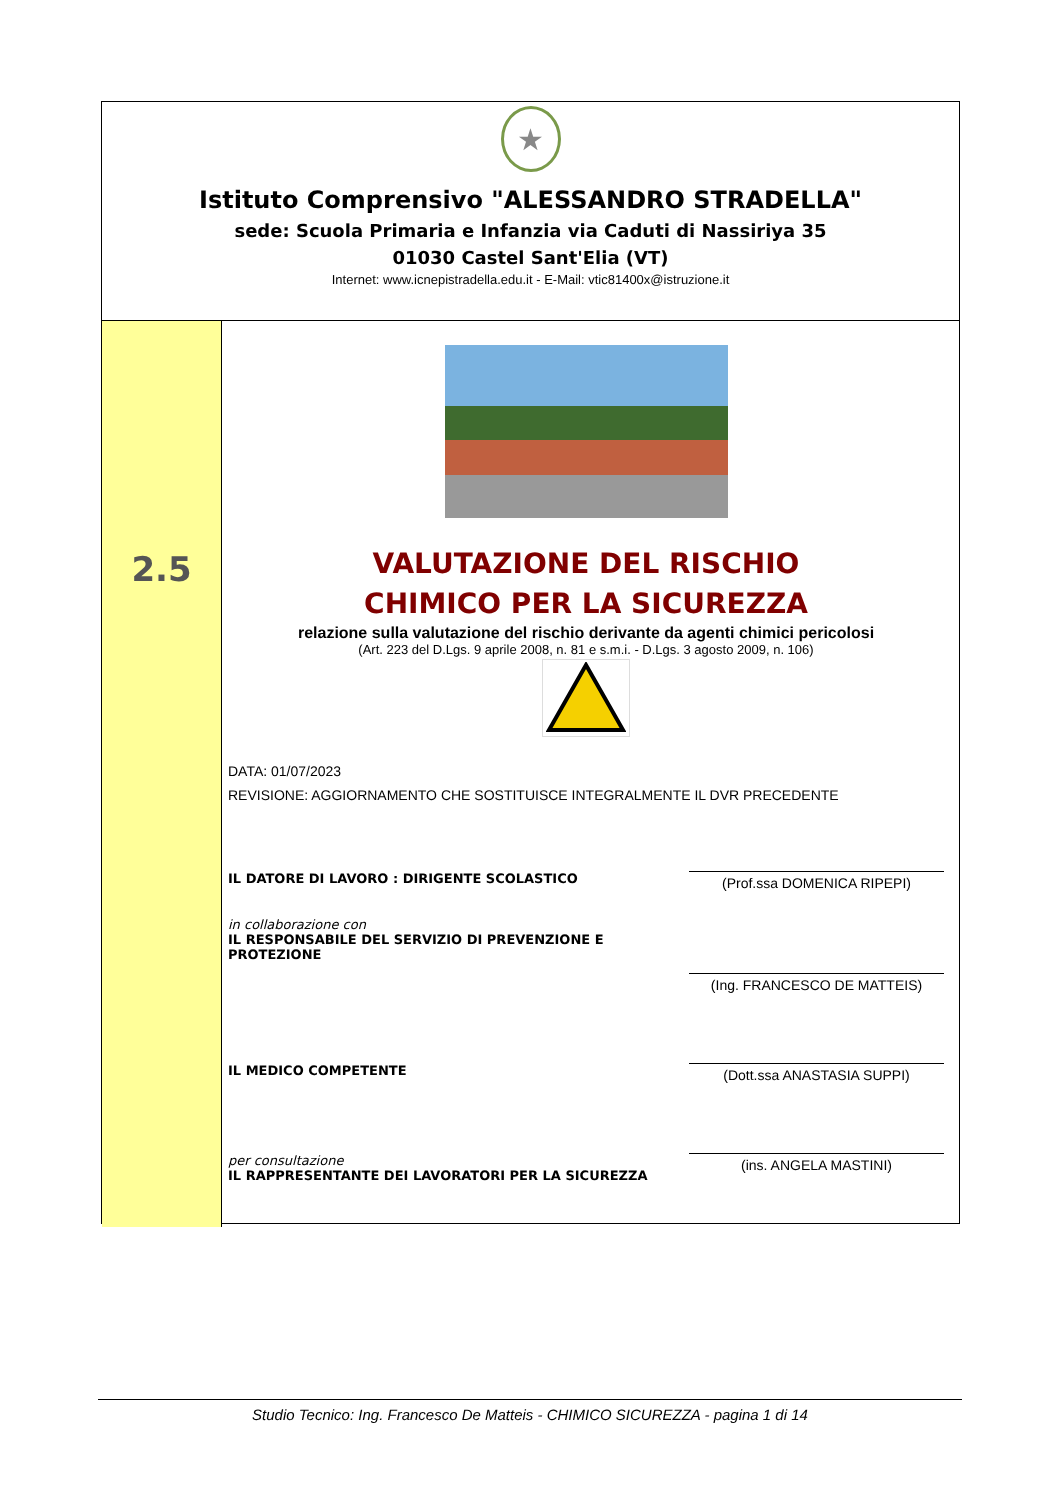★
Istituto Comprensivo "ALESSANDRO STRADELLA"
sede: Scuola Primaria e Infanzia via Caduti di Nassiriya 35
01030 Castel Sant'Elia (VT)
Internet: www.icnepistradella.edu.it - E-Mail: vtic81400x@istruzione.it
2.5
VALUTAZIONE DEL RISCHIO
CHIMICO PER LA SICUREZZA
relazione sulla valutazione del rischio derivante da agenti chimici pericolosi
(Art. 223 del D.Lgs. 9 aprile 2008, n. 81 e s.m.i. - D.Lgs. 3 agosto 2009, n. 106)
DATA: 01/07/2023
REVISIONE: AGGIORNAMENTO CHE SOSTITUISCE INTEGRALMENTE IL DVR PRECEDENTE
IL DATORE DI LAVORO : DIRIGENTE SCOLASTICO
(Prof.ssa DOMENICA RIPEPI)
in collaborazione con
IL RESPONSABILE DEL SERVIZIO DI PREVENZIONE E PROTEZIONE
(Ing. FRANCESCO DE MATTEIS)
IL MEDICO COMPETENTE
(Dott.ssa ANASTASIA SUPPI)
per consultazione
IL RAPPRESENTANTE DEI LAVORATORI PER LA SICUREZZA
(ins. ANGELA MASTINI)
Studio Tecnico: Ing. Francesco De Matteis - CHIMICO SICUREZZA - pagina 1 di 14